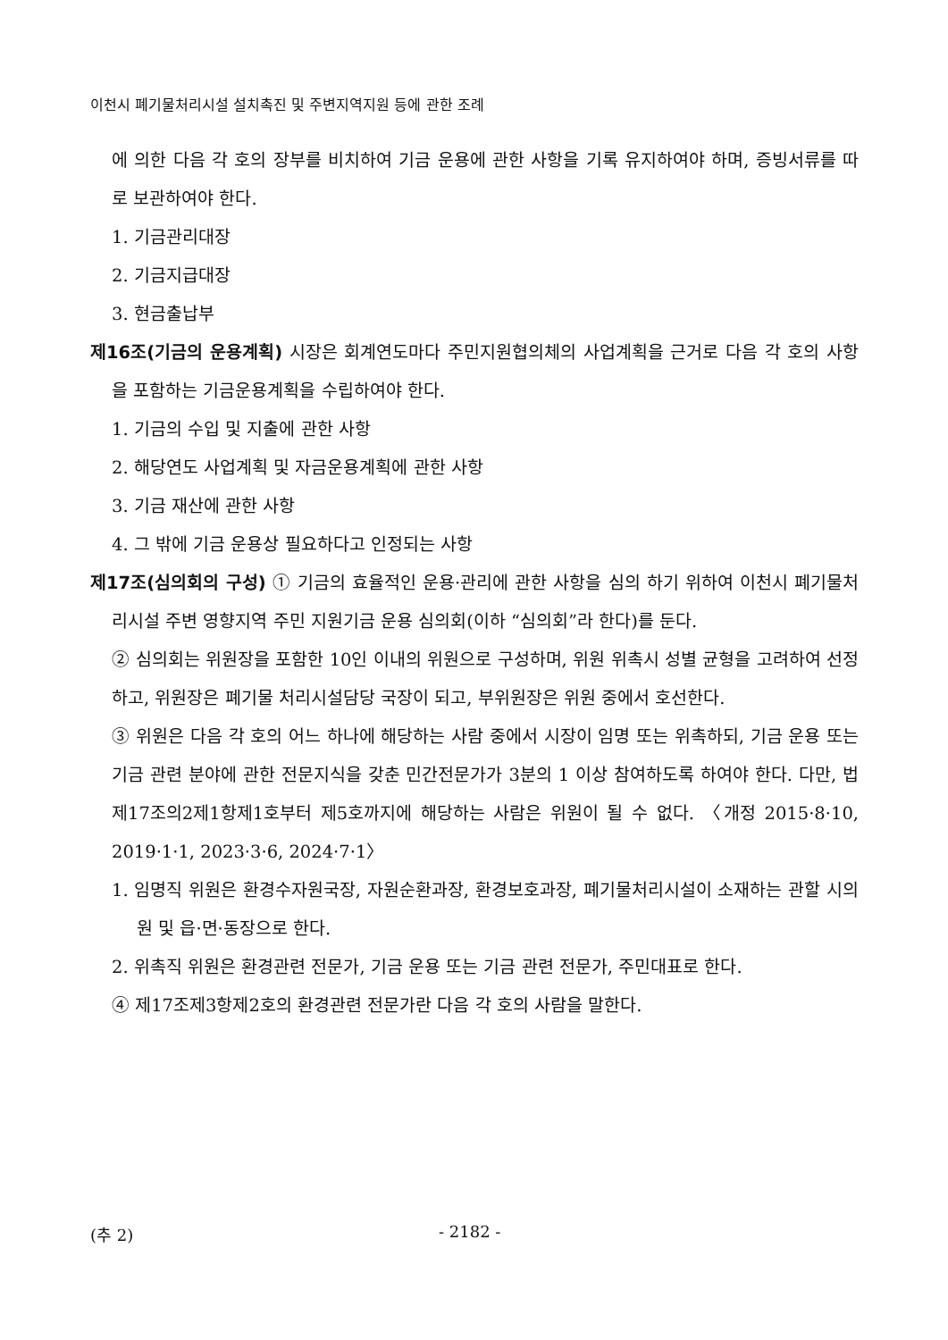이천시 폐기물처리시설 설치촉진 및 주변지역지원 등에 관한 조례
에 의한 다음 각 호의 장부를 비치하여 기금 운용에 관한 사항을 기록 유지하여야 하며, 증빙서류를 따로 보관하여야 한다.
1. 기금관리대장
2. 기금지급대장
3. 현금출납부
제16조(기금의 운용계획) 시장은 회계연도마다 주민지원협의체의 사업계획을 근거로 다음 각 호의 사항을 포함하는 기금운용계획을 수립하여야 한다.
1. 기금의 수입 및 지출에 관한 사항
2. 해당연도 사업계획 및 자금운용계획에 관한 사항
3. 기금 재산에 관한 사항
4. 그 밖에 기금 운용상 필요하다고 인정되는 사항
제17조(심의회의 구성) ① 기금의 효율적인 운용·관리에 관한 사항을 심의 하기 위하여 이천시 폐기물처리시설 주변 영향지역 주민 지원기금 운용 심의회(이하 “심의회”라 한다)를 둔다.
② 심의회는 위원장을 포함한 10인 이내의 위원으로 구성하며, 위원 위촉시 성별 균형을 고려하여 선정하고, 위원장은 폐기물 처리시설담당 국장이 되고, 부위원장은 위원 중에서 호선한다.
③ 위원은 다음 각 호의 어느 하나에 해당하는 사람 중에서 시장이 임명 또는 위촉하되, 기금 운용 또는 기금 관련 분야에 관한 전문지식을 갖춘 민간전문가가 3분의 1 이상 참여하도록 하여야 한다. 다만, 법 제17조의2제1항제1호부터 제5호까지에 해당하는 사람은 위원이 될 수 없다. 〈개정 2015·8·10, 2019·1·1, 2023·3·6, 2024·7·1〉
1. 임명직 위원은 환경수자원국장, 자원순환과장, 환경보호과장, 폐기물처리시설이 소재하는 관할 시의원 및 읍·면·동장으로 한다.
2. 위촉직 위원은 환경관련 전문가, 기금 운용 또는 기금 관련 전문가, 주민대표로 한다.
④ 제17조제3항제2호의 환경관련 전문가란 다음 각 호의 사람을 말한다.
(추 2) - 2182 -